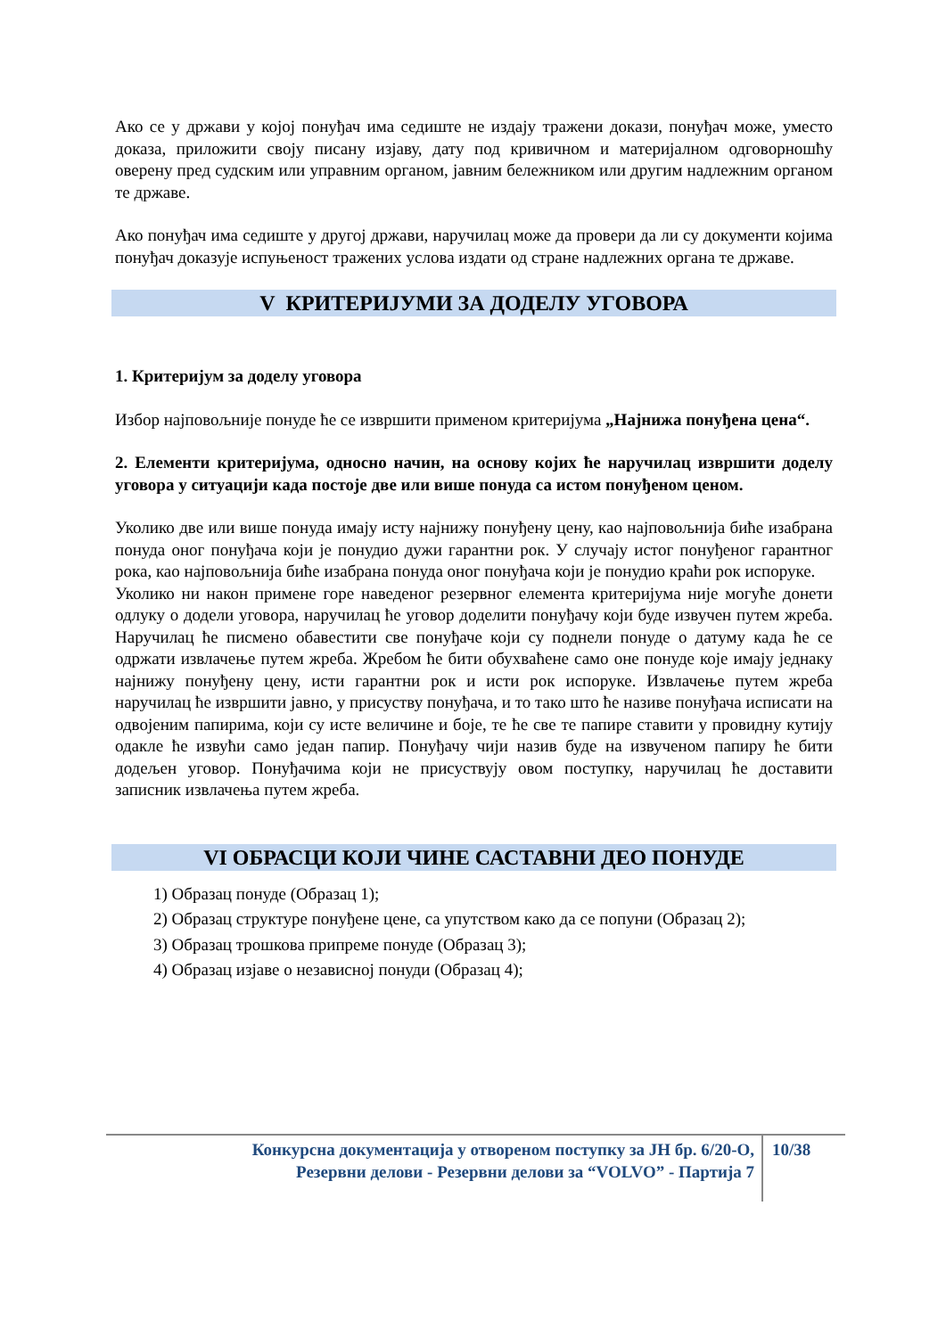Ако се у држави у којој понуђач има седиште не издају тражени докази, понуђач може, уместо доказа, приложити своју писану изјаву, дату под кривичном и материјалном одговорношћу оверену пред судским или управним органом, јавним бележником или другим надлежним органом те државе.
Ако понуђач има седиште у другој држави, наручилац може да провери да ли су документи којима понуђач доказује испуњеност тражених услова издати од стране надлежних органа те државе.
V КРИТЕРИЈУМИ ЗА ДОДЕЛУ УГОВОРА
1. Критеријум за доделу уговора
Избор најповољније понуде ће се извршити применом критеријума „Најнижа понуђена цена“.
2. Елементи критеријума, односно начин, на основу којих ће наручилац извршити доделу уговора у ситуацији када постоје две или више понуда са истом понуђеном ценом.
Уколико две или више понуда имају исту најнижу понуђену цену, као најповољнија биће изабрана понуда оног понуђача који је понудио дужи гарантни рок. У случају истог понуђеног гарантног рока, као најповољнија биће изабрана понуда оног понуђача који је понудио краћи рок испоруке.
Уколико ни након примене горе наведеног резервног елемента критеријума није могуће донети одлуку о додели уговора, наручилац ће уговор доделити понуђачу који буде извучен путем жреба. Наручилац ће писмено обавестити све понуђаче који су поднели понуде о датуму када ће се одржати извлачење путем жреба. Жребом ће бити обухваћене само оне понуде које имају једнаку најнижу понуђену цену, исти гарантни рок и исти рок испоруке. Извлачење путем жреба наручилац ће извршити јавно, у присуству понуђача, и то тако што ће називе понуђача исписати на одвојеним папирима, који су исте величине и боје, те ће све те папире ставити у провидну кутију одакле ће извући само један папир. Понуђачу чији назив буде на извученом папиру ће бити додељен уговор. Понуђачима који не присуствују овом поступку, наручилац ће доставити записник извлачења путем жреба.
VI ОБРАСЦИ КОЈИ ЧИНЕ САСТАВНИ ДЕО ПОНУДЕ
1) Образац понуде (Образац 1);
2) Образац структуре понуђене цене, са упутством како да се попуни (Образац 2);
3) Образац трошкова припреме понуде (Образац 3);
4) Образац изјаве о независној понуди (Образац 4);
Конкурсна документација у отвореном поступку за ЈН бр. 6/20-О,
Резервни делови - Резервни делови за “VOLVO” - Партија 7
10/38